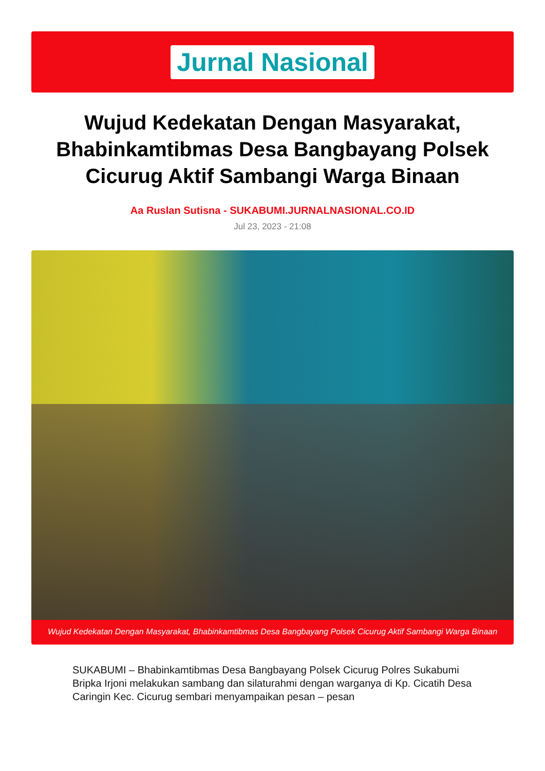Jurnal Nasional
Wujud Kedekatan Dengan Masyarakat, Bhabinkamtibmas Desa Bangbayang Polsek Cicurug Aktif Sambangi Warga Binaan
Aa Ruslan Sutisna - SUKABUMI.JURNALNASIONAL.CO.ID
Jul 23, 2023 - 21:08
Wujud Kedekatan Dengan Masyarakat, Bhabinkamtibmas Desa Bangbayang Polsek Cicurug Aktif Sambangi Warga Binaan
SUKABUMI – Bhabinkamtibmas Desa Bangbayang Polsek Cicurug Polres Sukabumi Bripka Irjoni melakukan sambang dan silaturahmi dengan warganya di Kp. Cicatih Desa Caringin Kec. Cicurug sembari menyampaikan pesan – pesan